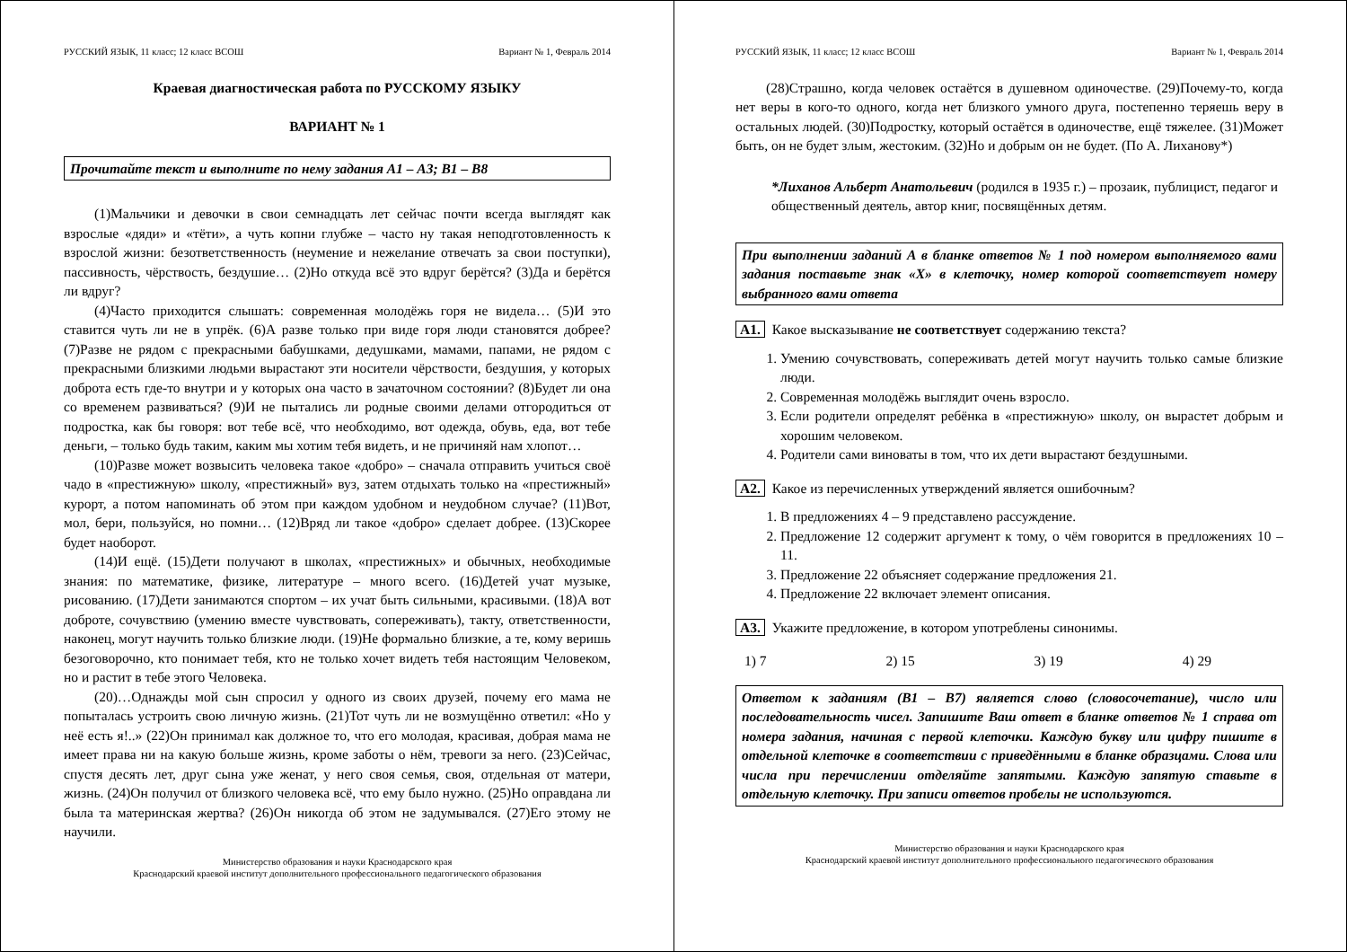РУССКИЙ ЯЗЫК, 11 класс; 12 класс ВСОШ Вариант № 1, Февраль 2014
Краевая диагностическая работа по РУССКОМУ ЯЗЫКУ
ВАРИАНТ № 1
Прочитайте текст и выполните по нему задания А1 – А3; В1 – В8
(1)Мальчики и девочки в свои семнадцать лет сейчас почти всегда выглядят как взрослые «дяди» и «тёти», а чуть копни глубже – часто ну такая неподготовленность к взрослой жизни: безответственность (неумение и нежелание отвечать за свои поступки), пассивность, чёрствость, бездушие… (2)Но откуда всё это вдруг берётся? (3)Да и берётся ли вдруг?
(4)Часто приходится слышать: современная молодёжь горя не видела… (5)И это ставится чуть ли не в упрёк. (6)А разве только при виде горя люди становятся добрее? (7)Разве не рядом с прекрасными бабушками, дедушками, мамами, папами, не рядом с прекрасными близкими людьми вырастают эти носители чёрствости, бездушия, у которых доброта есть где-то внутри и у которых она часто в зачаточном состоянии? (8)Будет ли она со временем развиваться? (9)И не пытались ли родные своими делами отгородиться от подростка, как бы говоря: вот тебе всё, что необходимо, вот одежда, обувь, еда, вот тебе деньги, – только будь таким, каким мы хотим тебя видеть, и не причиняй нам хлопот…
(10)Разве может возвысить человека такое «добро» – сначала отправить учиться своё чадо в «престижную» школу, «престижный» вуз, затем отдыхать только на «престижный» курорт, а потом напоминать об этом при каждом удобном и неудобном случае? (11)Вот, мол, бери, пользуйся, но помни… (12)Вряд ли такое «добро» сделает добрее. (13)Скорее будет наоборот.
(14)И ещё. (15)Дети получают в школах, «престижных» и обычных, необходимые знания: по математике, физике, литературе – много всего. (16)Детей учат музыке, рисованию. (17)Дети занимаются спортом – их учат быть сильными, красивыми. (18)А вот доброте, сочувствию (умению вместе чувствовать, сопереживать), такту, ответственности, наконец, могут научить только близкие люди. (19)Не формально близкие, а те, кому веришь безоговорочно, кто понимает тебя, кто не только хочет видеть тебя настоящим Человеком, но и растит в тебе этого Человека.
(20)…Однажды мой сын спросил у одного из своих друзей, почему его мама не попыталась устроить свою личную жизнь. (21)Тот чуть ли не возмущённо ответил: «Но у неё есть я!..» (22)Он принимал как должное то, что его молодая, красивая, добрая мама не имеет права ни на какую больше жизнь, кроме заботы о нём, тревоги за него. (23)Сейчас, спустя десять лет, друг сына уже женат, у него своя семья, своя, отдельная от матери, жизнь. (24)Он получил от близкого человека всё, что ему было нужно. (25)Но оправдана ли была та материнская жертва? (26)Он никогда об этом не задумывался. (27)Его этому не научили.
Министерство образования и науки Краснодарского края
Краснодарский краевой институт дополнительного профессионального педагогического образования
РУССКИЙ ЯЗЫК, 11 класс; 12 класс ВСОШ Вариант № 1, Февраль 2014
(28)Страшно, когда человек остаётся в душевном одиночестве. (29)Почему-то, когда нет веры в кого-то одного, когда нет близкого умного друга, постепенно теряешь веру в остальных людей. (30)Подростку, который остаётся в одиночестве, ещё тяжелее. (31)Может быть, он не будет злым, жестоким. (32)Но и добрым он не будет. (По А. Лиханову*)
*Лиханов Альберт Анатольевич (родился в 1935 г.) – прозаик, публицист, педагог и общественный деятель, автор книг, посвящённых детям.
При выполнении заданий А в бланке ответов № 1 под номером выполняемого вами задания поставьте знак «Х» в клеточку, номер которой соответствует номеру выбранного вами ответа
А1. Какое высказывание не соответствует содержанию текста?
1. Умению сочувствовать, сопереживать детей могут научить только самые близкие люди.
2. Современная молодёжь выглядит очень взросло.
3. Если родители определят ребёнка в «престижную» школу, он вырастет добрым и хорошим человеком.
4. Родители сами виноваты в том, что их дети вырастают бездушными.
А2. Какое из перечисленных утверждений является ошибочным?
1. В предложениях 4 – 9 представлено рассуждение.
2. Предложение 12 содержит аргумент к тому, о чём говорится в предложениях 10 – 11.
3. Предложение 22 объясняет содержание предложения 21.
4. Предложение 22 включает элемент описания.
А3. Укажите предложение, в котором употреблены синонимы.
1) 7 2) 15 3) 19 4) 29
Ответом к заданиям (В1 – В7) является слово (словосочетание), число или последовательность чисел. Запишите Ваш ответ в бланке ответов № 1 справа от номера задания, начиная с первой клеточки. Каждую букву или цифру пишите в отдельной клеточке в соответствии с приведёнными в бланке образцами. Слова или числа при перечислении отделяйте запятыми. Каждую запятую ставьте в отдельную клеточку. При записи ответов пробелы не используются.
Министерство образования и науки Краснодарского края
Краснодарский краевой институт дополнительного профессионального педагогического образования